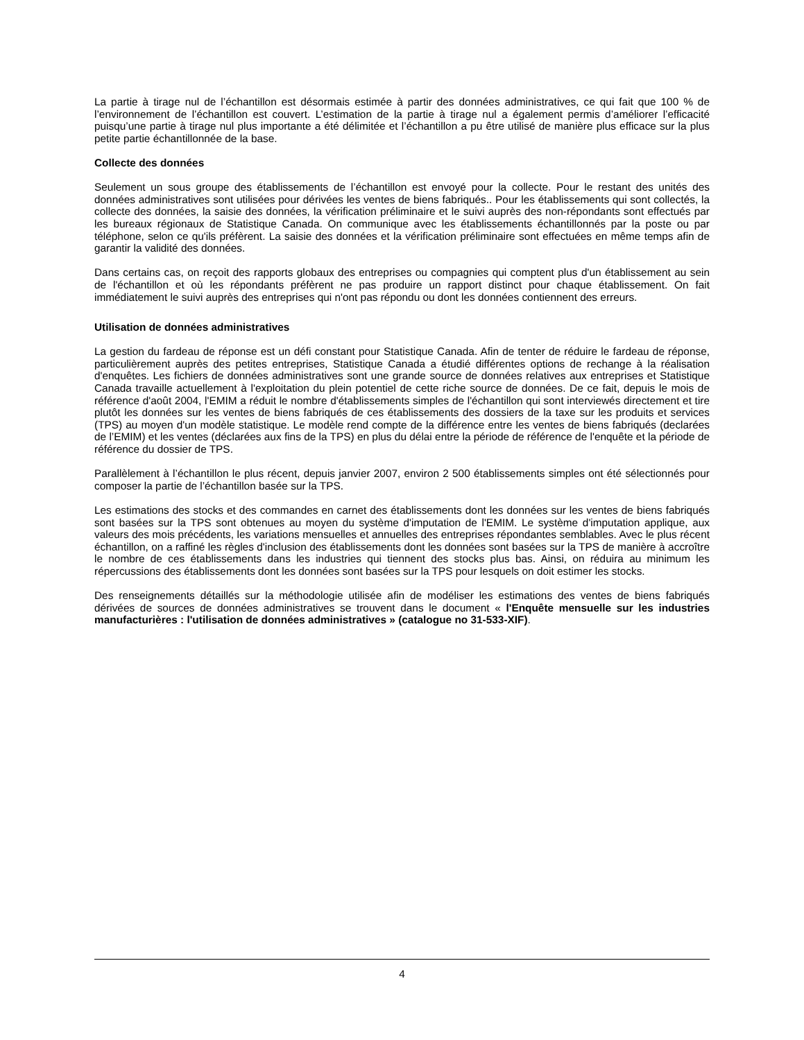La partie à tirage nul de l’échantillon est désormais estimée à partir des données administratives, ce qui fait que 100 % de l’environnement de l’échantillon est couvert. L’estimation de la partie à tirage nul a également permis d’améliorer l’efficacité puisqu’une partie à tirage nul plus importante a été délimitée et l’échantillon a pu être utilisé de manière plus efficace sur la plus petite partie échantillonnée de la base.
Collecte des données
Seulement un sous groupe des établissements de l’échantillon est envoyé pour la collecte. Pour le restant des unités des données administratives sont utilisées pour dérivées les ventes de biens fabriqués.. Pour les établissements qui sont collectés, la collecte des données, la saisie des données, la vérification préliminaire et le suivi auprès des non-répondants sont effectués par les bureaux régionaux de Statistique Canada. On communique avec les établissements échantillonnés par la poste ou par téléphone, selon ce qu'ils préfèrent. La saisie des données et la vérification préliminaire sont effectuées en même temps afin de garantir la validité des données.
Dans certains cas, on reçoit des rapports globaux des entreprises ou compagnies qui comptent plus d'un établissement au sein de l'échantillon et où les répondants préfèrent ne pas produire un rapport distinct pour chaque établissement. On fait immédiatement le suivi auprès des entreprises qui n'ont pas répondu ou dont les données contiennent des erreurs.
Utilisation de données administratives
La gestion du fardeau de réponse est un défi constant pour Statistique Canada. Afin de tenter de réduire le fardeau de réponse, particulièrement auprès des petites entreprises, Statistique Canada a étudié différentes options de rechange à la réalisation d'enquêtes. Les fichiers de données administratives sont une grande source de données relatives aux entreprises et Statistique Canada travaille actuellement à l'exploitation du plein potentiel de cette riche source de données. De ce fait, depuis le mois de référence d'août 2004, l'EMIM a réduit le nombre d'établissements simples de l'échantillon qui sont interviewés directement et tire plutôt les données sur les ventes de biens fabriqués de ces établissements des dossiers de la taxe sur les produits et services (TPS) au moyen d'un modèle statistique. Le modèle rend compte de la différence entre les ventes de biens fabriqués (declarées de l’EMIM) et les ventes (déclarées aux fins de la TPS) en plus du délai entre la période de référence de l'enquête et la période de référence du dossier de TPS.
Parallèlement à l’échantillon le plus récent, depuis janvier 2007, environ 2 500 établissements simples ont été sélectionnés pour composer la partie de l’échantillon basée sur la TPS.
Les estimations des stocks et des commandes en carnet des établissements dont les données sur les ventes de biens fabriqués sont basées sur la TPS sont obtenues au moyen du système d'imputation de l'EMIM. Le système d'imputation applique, aux valeurs des mois précédents, les variations mensuelles et annuelles des entreprises répondantes semblables. Avec le plus récent échantillon, on a raffiné les règles d'inclusion des établissements dont les données sont basées sur la TPS de manière à accroître le nombre de ces établissements dans les industries qui tiennent des stocks plus bas. Ainsi, on réduira au minimum les répercussions des établissements dont les données sont basées sur la TPS pour lesquels on doit estimer les stocks.
Des renseignements détaillés sur la méthodologie utilisée afin de modéliser les estimations des ventes de biens fabriqués dérivées de sources de données administratives se trouvent dans le document « l'Enquête mensuelle sur les industries manufacturières : l'utilisation de données administratives » (catalogue no 31-533-XIF).
4